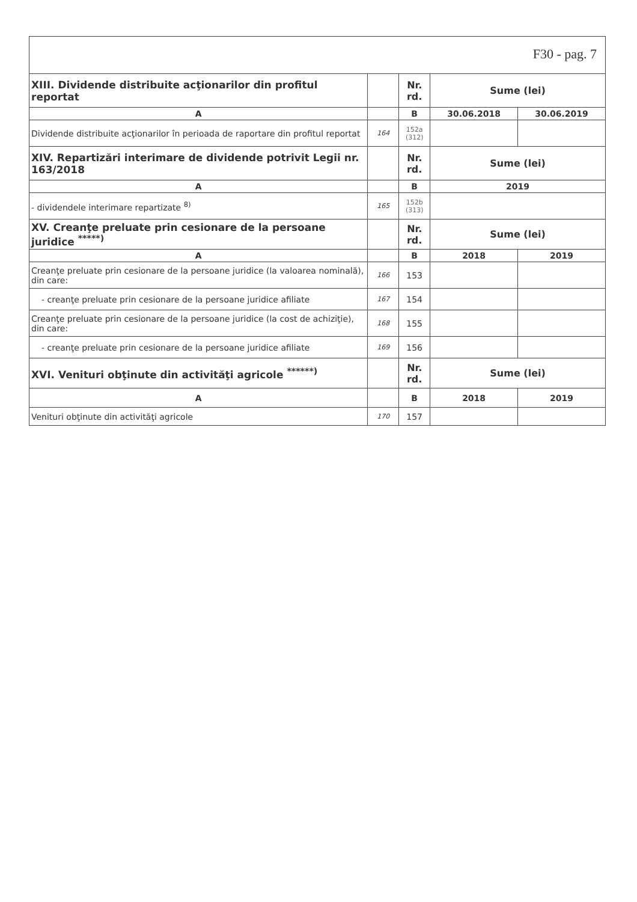F30 - pag. 7
| XIII. Dividende distribuite acţionarilor din profitul reportat | | Nr. rd. | Sume (lei) | |
| A | | B | 30.06.2018 | 30.06.2019 |
| Dividende distribuite acţionarilor în perioada de raportare din profitul reportat | 164 | 152a (312) | | |
| XIV. Repartizări interimare de dividende potrivit Legii nr. 163/2018 | | Nr. rd. | Sume (lei) | |
| A | | B | 2019 | |
| - dividendele interimare repartizate <sup>8)</sup> | 165 | 152b (313) | | |
| XV. Creanţe preluate prin cesionare de la persoane juridice <sup>*****)</sup> | | Nr. rd. | Sume (lei) | |
| A | | B | 2018 | 2019 |
| Creanţe preluate prin cesionare de la persoane juridice (la valoarea nominală), din care: | 166 | 153 | | |
| - creanţe preluate prin cesionare de la persoane juridice afiliate | 167 | 154 | | |
| Creanţe preluate prin cesionare de la persoane juridice (la cost de achiziţie), din care: | 168 | 155 | | |
| - creanţe preluate prin cesionare de la persoane juridice afiliate | 169 | 156 | | |
| XVI. Venituri obţinute din activităţi agricole <sup>******)</sup> | | Nr. rd. | Sume (lei) | |
| A | | B | 2018 | 2019 |
| Venituri obţinute din activităţi agricole | 170 | 157 | | |